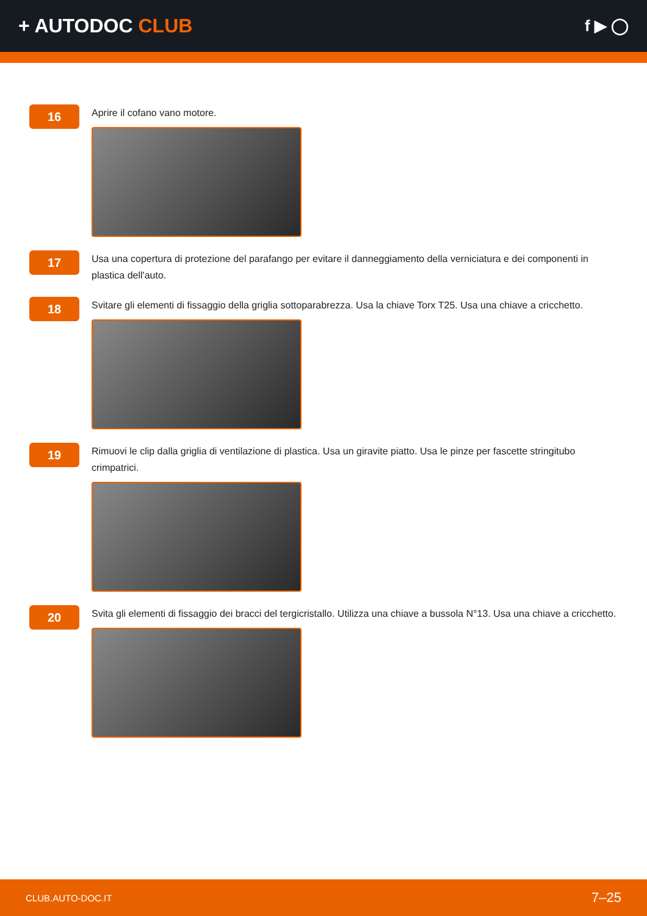+ AUTODOC CLUB
f ▶ ◯
16
Aprire il cofano vano motore.
17
Usa una copertura di protezione del parafango per evitare il danneggiamento della verniciatura e dei componenti in plastica dell'auto.
18
Svitare gli elementi di fissaggio della griglia sottoparabrezza. Usa la chiave Torx T25. Usa una chiave a cricchetto.
19
Rimuovi le clip dalla griglia di ventilazione di plastica. Usa un giravite piatto. Usa le pinze per fascette stringitubo crimpatrici.
20
Svita gli elementi di fissaggio dei bracci del tergicristallo. Utilizza una chiave a bussola N°13. Usa una chiave a cricchetto.
CLUB.AUTO-DOC.IT 7–25